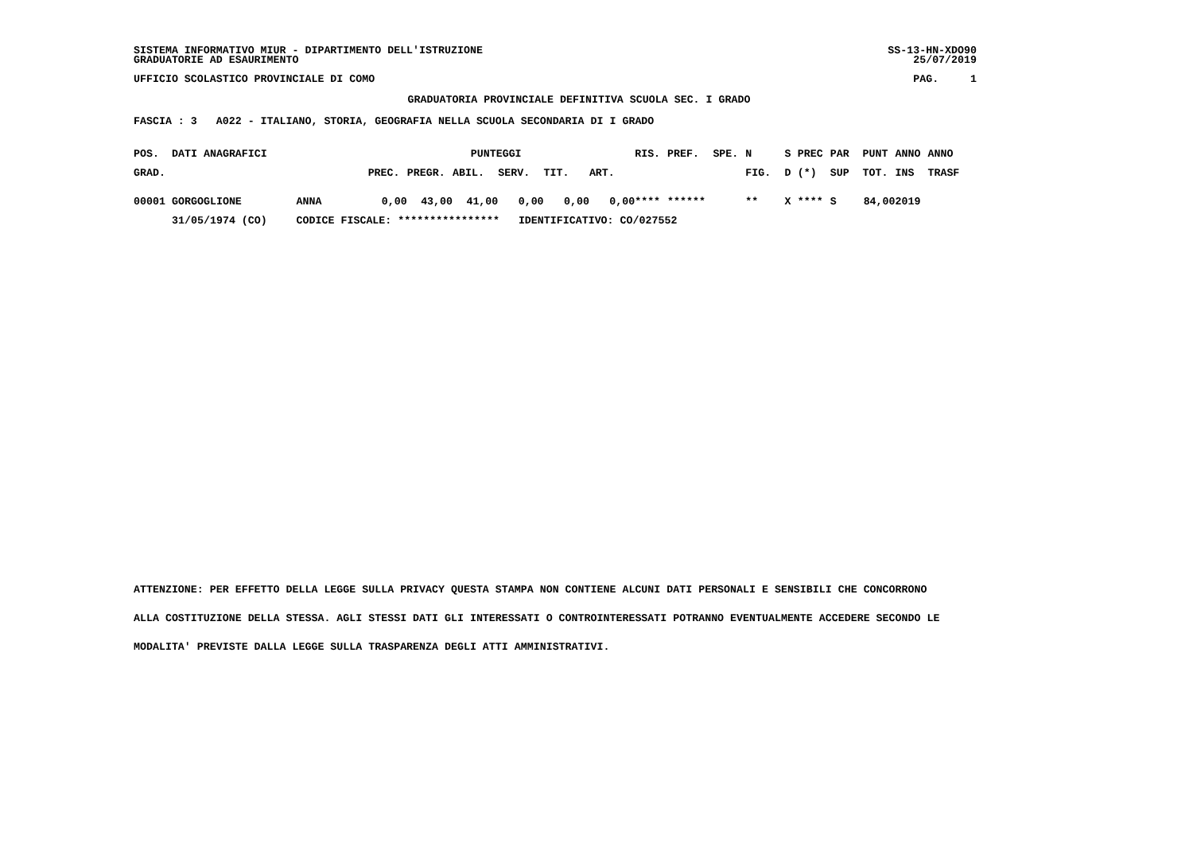SISTEMA INFORMATIVO MIUR - DIPARTIMENTO DELL'ISTRUZIONE SS-13-HN-XDO90
GRADUATORIE AD ESAURIMENTO 25/07/2019
UFFICIO SCOLASTICO PROVINCIALE DI COMO PAG. 1
GRADUATORIA PROVINCIALE DEFINITIVA SCUOLA SEC. I GRADO
FASCIA : 3 A022 - ITALIANO, STORIA, GEOGRAFIA NELLA SCUOLA SECONDARIA DI I GRADO
| POS. | DATI ANAGRAFICI | | | PUNTEGGI | | | | | RIS. | PREF. | SPE. | N | S | PREC | PAR | PUNT | ANNO | ANNO |
| --- | --- | --- | --- | --- | --- | --- | --- | --- | --- | --- | --- | --- | --- | --- | --- | --- | --- | --- |
| GRAD. | | | PREC. | PREGR. | ABIL. | SERV. | TIT. | ART. | | | | FIG. | D | (*) | SUP | TOT. | INS | TRASF |
| 00001 | GORGOGLIONE | ANNA | 0,00 | 43,00 | 41,00 | 0,00 | 0,00 | 0,00 | **** | ****** | | ** | X | **** | S | 84,00 | 2019 | |
| | 31/05/1974 (CO) | CODICE FISCALE: **************** IDENTIFICATIVO: CO/027552 | | | | | | | | | | | | | | | | |
ATTENZIONE: PER EFFETTO DELLA LEGGE SULLA PRIVACY QUESTA STAMPA NON CONTIENE ALCUNI DATI PERSONALI E SENSIBILI CHE CONCORRONO
ALLA COSTITUZIONE DELLA STESSA. AGLI STESSI DATI GLI INTERESSATI O CONTROINTERESSATI POTRANNO EVENTUALMENTE ACCEDERE SECONDO LE
MODALITA' PREVISTE DALLA LEGGE SULLA TRASPARENZA DEGLI ATTI AMMINISTRATIVI.